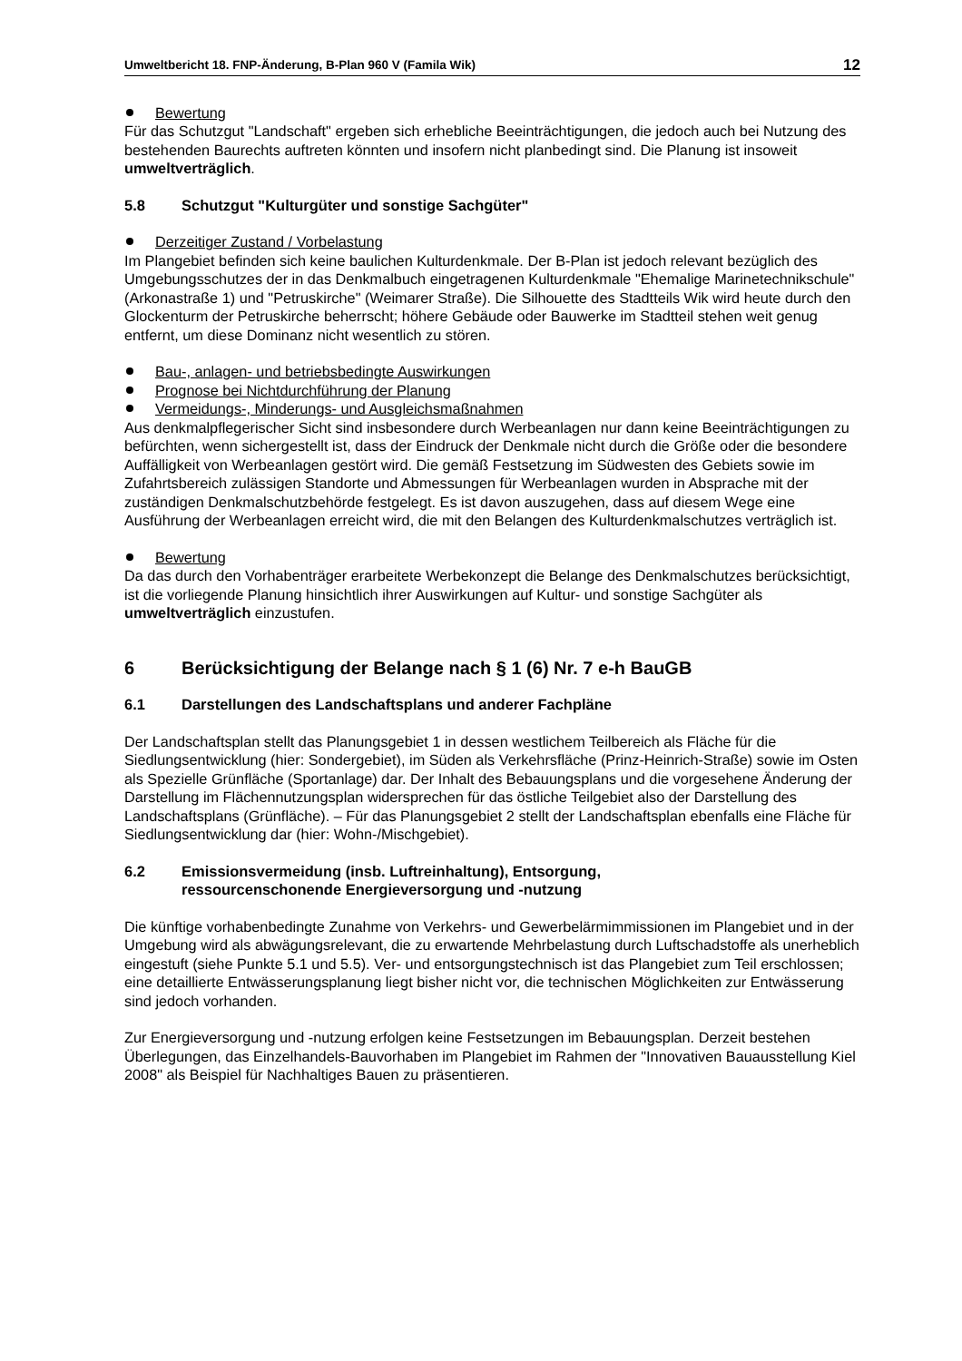Umweltbericht 18. FNP-Änderung, B-Plan 960 V (Famila Wik) 12
Bewertung
Für das Schutzgut "Landschaft" ergeben sich erhebliche Beeinträchtigungen, die jedoch auch bei Nutzung des bestehenden Baurechts auftreten könnten und insofern nicht planbedingt sind. Die Planung ist insoweit umweltverträglich.
5.8 Schutzgut "Kulturgüter und sonstige Sachgüter"
Derzeitiger Zustand / Vorbelastung
Im Plangebiet befinden sich keine baulichen Kulturdenkmale. Der B-Plan ist jedoch relevant bezüglich des Umgebungsschutzes der in das Denkmalbuch eingetragenen Kulturdenkmale "Ehemalige Marinetechnikschule" (Arkonastraße 1) und "Petruskirche" (Weimarer Straße). Die Silhouette des Stadtteils Wik wird heute durch den Glockenturm der Petruskirche beherrscht; höhere Gebäude oder Bauwerke im Stadtteil stehen weit genug entfernt, um diese Dominanz nicht wesentlich zu stören.
Bau-, anlagen- und betriebsbedingte Auswirkungen
Prognose bei Nichtdurchführung der Planung
Vermeidungs-, Minderungs- und Ausgleichsmaßnahmen
Aus denkmalpflegerischer Sicht sind insbesondere durch Werbeanlagen nur dann keine Beeinträchtigungen zu befürchten, wenn sichergestellt ist, dass der Eindruck der Denkmale nicht durch die Größe oder die besondere Auffälligkeit von Werbeanlagen gestört wird. Die gemäß Festsetzung im Südwesten des Gebiets sowie im Zufahrtsbereich zulässigen Standorte und Abmessungen für Werbeanlagen wurden in Absprache mit der zuständigen Denkmalschutzbehörde festgelegt. Es ist davon auszugehen, dass auf diesem Wege eine Ausführung der Werbeanlagen erreicht wird, die mit den Belangen des Kulturdenkmalschutzes verträglich ist.
Bewertung
Da das durch den Vorhabenträger erarbeitete Werbekonzept die Belange des Denkmalschutzes berücksichtigt, ist die vorliegende Planung hinsichtlich ihrer Auswirkungen auf Kultur- und sonstige Sachgüter als umweltverträglich einzustufen.
6 Berücksichtigung der Belange nach § 1 (6) Nr. 7 e-h BauGB
6.1 Darstellungen des Landschaftsplans und anderer Fachpläne
Der Landschaftsplan stellt das Planungsgebiet 1 in dessen westlichem Teilbereich als Fläche für die Siedlungsentwicklung (hier: Sondergebiet), im Süden als Verkehrsfläche (Prinz-Heinrich-Straße) sowie im Osten als Spezielle Grünfläche (Sportanlage) dar. Der Inhalt des Bebauungsplans und die vorgesehene Änderung der Darstellung im Flächennutzungsplan widersprechen für das östliche Teilgebiet also der Darstellung des Landschaftsplans (Grünfläche). – Für das Planungsgebiet 2 stellt der Landschaftsplan ebenfalls eine Fläche für Siedlungsentwicklung dar (hier: Wohn-/Mischgebiet).
6.2 Emissionsvermeidung (insb. Luftreinhaltung), Entsorgung,
ressourcenschonende Energieversorgung und -nutzung
Die künftige vorhabenbedingte Zunahme von Verkehrs- und Gewerbelärmimmissionen im Plangebiet und in der Umgebung wird als abwägungsrelevant, die zu erwartende Mehrbelastung durch Luftschadstoffe als unerheblich eingestuft (siehe Punkte 5.1 und 5.5). Ver- und entsorgungstechnisch ist das Plangebiet zum Teil erschlossen; eine detaillierte Entwässerungsplanung liegt bisher nicht vor, die technischen Möglichkeiten zur Entwässerung sind jedoch vorhanden.
Zur Energieversorgung und -nutzung erfolgen keine Festsetzungen im Bebauungsplan. Derzeit bestehen Überlegungen, das Einzelhandels-Bauvorhaben im Plangebiet im Rahmen der "Innovativen Bauausstellung Kiel 2008" als Beispiel für Nachhaltiges Bauen zu präsentieren.